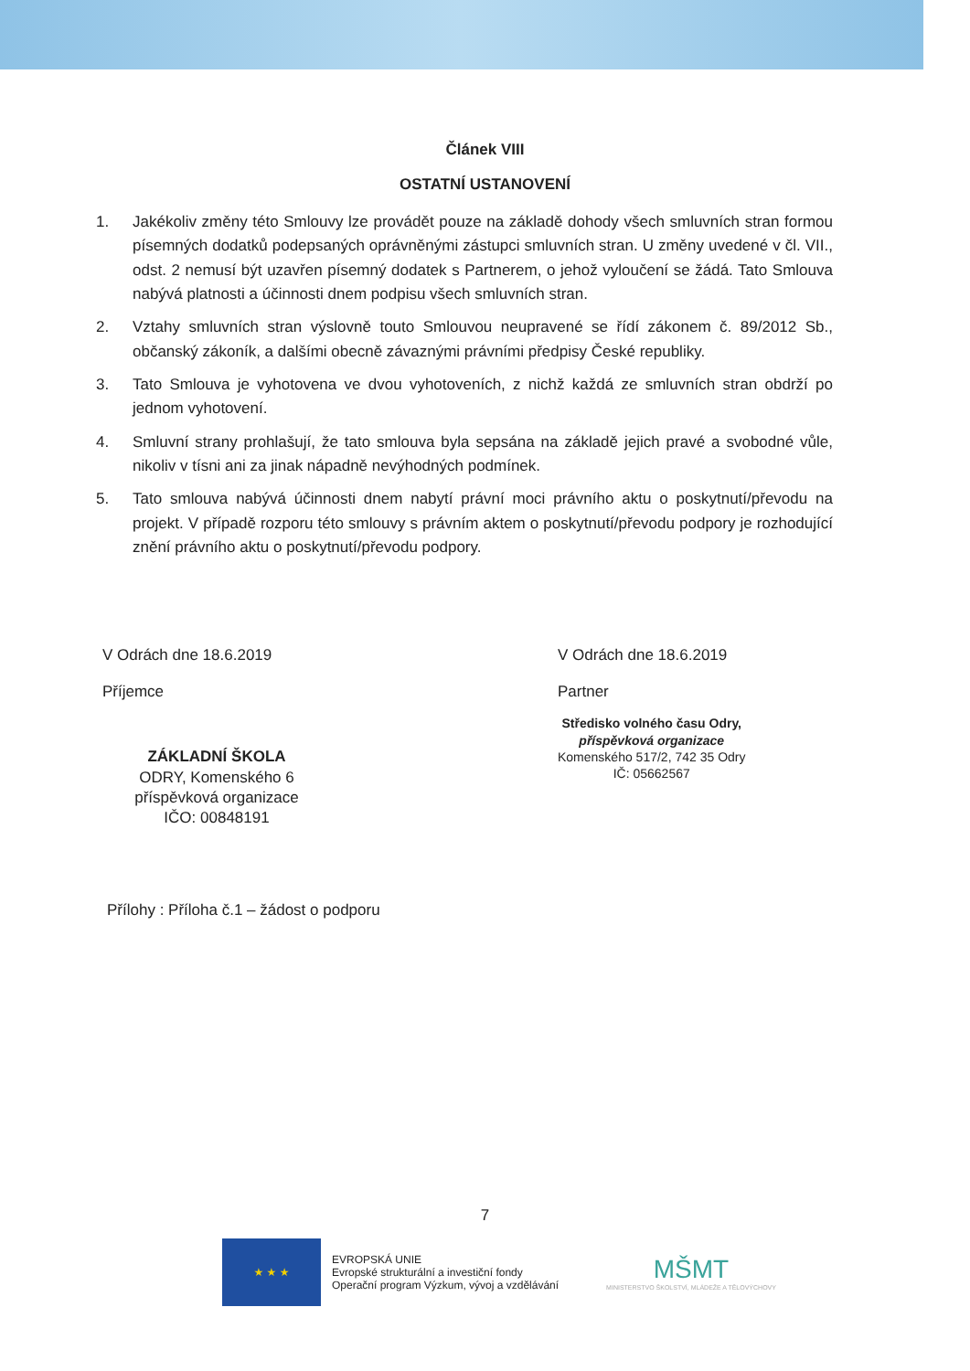Článek VIII
OSTATNÍ USTANOVENÍ
1. Jakékoliv změny této Smlouvy lze provádět pouze na základě dohody všech smluvních stran formou písemných dodatků podepsaných oprávněnými zástupci smluvních stran. U změny uvedené v čl. VII., odst. 2 nemusí být uzavřen písemný dodatek s Partnerem, o jehož vyloučení se žádá. Tato Smlouva nabývá platnosti a účinnosti dnem podpisu všech smluvních stran.
2. Vztahy smluvních stran výslovně touto Smlouvou neupravené se řídí zákonem č. 89/2012 Sb., občanský zákoník, a dalšími obecně závaznými právními předpisy České republiky.
3. Tato Smlouva je vyhotovena ve dvou vyhotoveních, z nichž každá ze smluvních stran obdrží po jednom vyhotovení.
4. Smluvní strany prohlašují, že tato smlouva byla sepsána na základě jejich pravé a svobodné vůle, nikoliv v tísni ani za jinak nápadně nevýhodných podmínek.
5. Tato smlouva nabývá účinnosti dnem nabytí právní moci právního aktu o poskytnutí/převodu na projekt. V případě rozporu této smlouvy s právním aktem o poskytnutí/převodu podpory je rozhodující znění právního aktu o poskytnutí/převodu podpory.
V Odrách dne 18.6.2019
Příjemce
ZÁKLADNÍ ŠKOLA
ODRY, Komenského 6
příspěvková organizace
IČO: 00848191
V Odrách dne 18.6.2019
Partner
Středisko volného času Odry,
příspěvková organizace
Komenského 517/2, 742 35 Odry
IČ: 05662567
Přílohy : Příloha č.1 – žádost o podporu
7
★ ★ ★
EVROPSKÁ UNIE
Evropské strukturální a investiční fondy
Operační program Výzkum, vývoj a vzdělávání
MŠMT
MINISTERSTVO ŠKOLSTVÍ, MLÁDEŽE A TĚLOVÝCHOVY